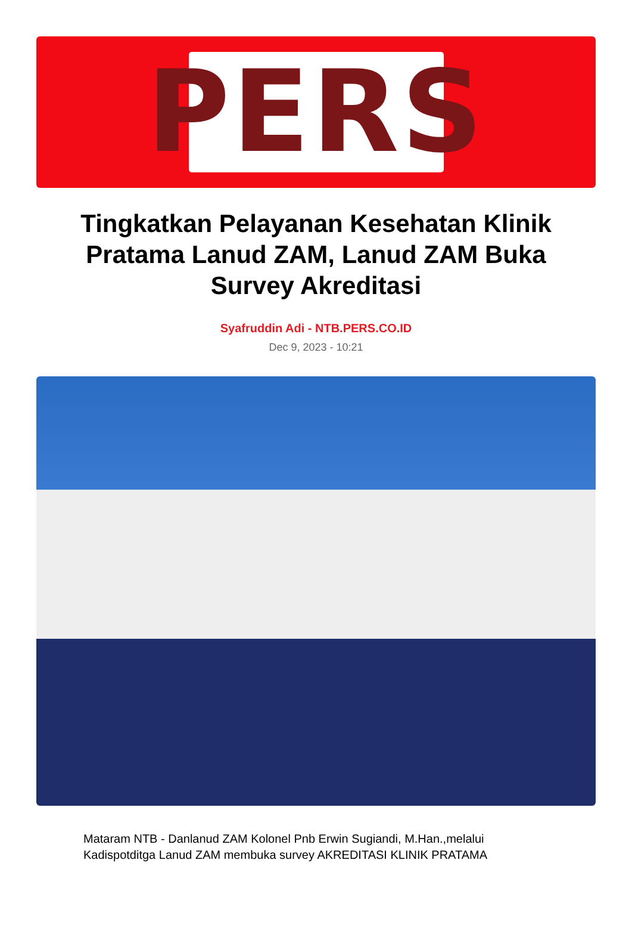PERS
Tingkatkan Pelayanan Kesehatan Klinik Pratama Lanud ZAM, Lanud ZAM Buka Survey Akreditasi
Syafruddin Adi - NTB.PERS.CO.ID
Dec 9, 2023 - 10:21
Mataram NTB - Danlanud ZAM Kolonel Pnb Erwin Sugiandi, M.Han.,melalui Kadispotditga Lanud ZAM membuka survey AKREDITASI KLINIK PRATAMA